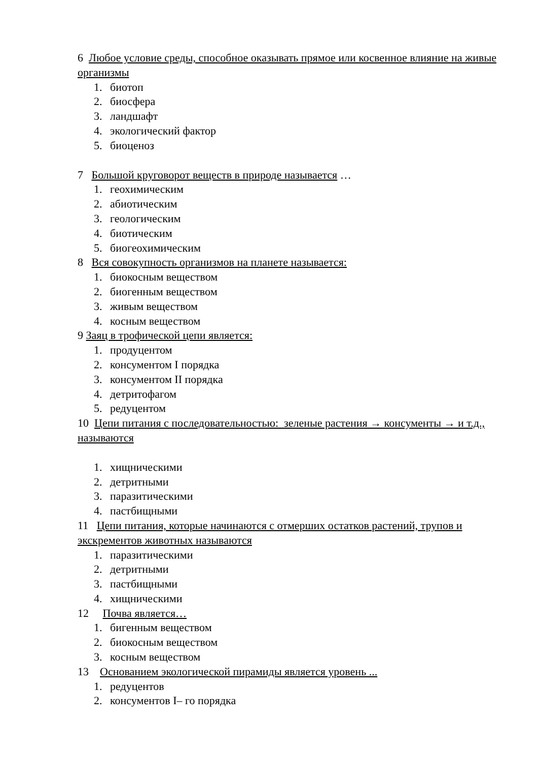6 Любое условие среды, способное оказывать прямое или косвенное влияние на живые организмы
1. биотоп
2. биосфера
3. ландшафт
4. экологический фактор
5. биоценоз
7 Большой круговорот веществ в природе называется …
1. геохимическим
2. абиотическим
3. геологическим
4. биотическим
5. биогеохимическим
8 Вся совокупность организмов на планете называется:
1. биокосным веществом
2. биогенным веществом
3. живым веществом
4. косным веществом
9 Заяц в трофической цепи является:
1. продуцентом
2. консументом I порядка
3. консументом II порядка
4. детритофагом
5. редуцентом
10 Цепи питания с последовательностью: зеленые растения → консументы → и т.д., называются
1. хищническими
2. детритными
3. паразитическими
4. пастбищными
11 Цепи питания, которые начинаются с отмерших остатков растений, трупов и экскрементов животных называются
1. паразитическими
2. детритными
3. пастбищными
4. хищническими
12 Почва является…
1. бигенным веществом
2. биокосным веществом
3. косным веществом
13 Основанием экологической пирамиды является уровень ...
1. редуцентов
2. консументов I– го порядка